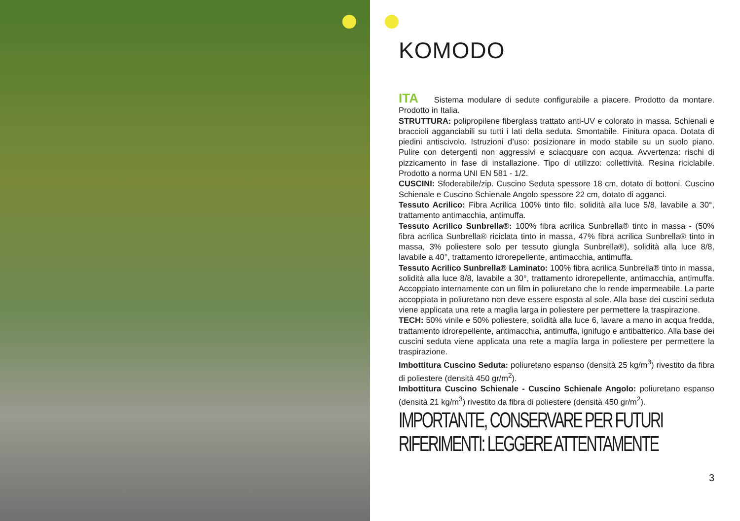KOMODO
ITA Sistema modulare di sedute configurabile a piacere. Prodotto da montare. Prodotto in Italia.
STRUTTURA: polipropilene fiberglass trattato anti-UV e colorato in massa. Schienali e braccioli agganciabili su tutti i lati della seduta. Smontabile. Finitura opaca. Dotata di piedini antiscivolo. Istruzioni d’uso: posizionare in modo stabile su un suolo piano. Pulire con detergenti non aggressivi e sciacquare con acqua. Avvertenza: rischi di pizzicamento in fase di installazione. Tipo di utilizzo: collettività. Resina riciclabile. Prodotto a norma UNI EN 581 - 1/2.
CUSCINI: Sfoderabile/zip. Cuscino Seduta spessore 18 cm, dotato di bottoni. Cuscino Schienale e Cuscino Schienale Angolo spessore 22 cm, dotato di agganci.
Tessuto Acrilico: Fibra Acrilica 100% tinto filo, solidità alla luce 5/8, lavabile a 30°, trattamento antimacchia, antimuffa.
Tessuto Acrilico Sunbrella®: 100% fibra acrilica Sunbrella® tinto in massa - (50% fibra acrilica Sunbrella® riciclata tinto in massa, 47% fibra acrilica Sunbrella® tinto in massa, 3% poliestere solo per tessuto giungla Sunbrella®), solidità alla luce 8/8, lavabile a 40°, trattamento idrorepellente, antimacchia, antimuffa.
Tessuto Acrilico Sunbrella® Laminato: 100% fibra acrilica Sunbrella® tinto in massa, solidità alla luce 8/8, lavabile a 30°, trattamento idrorepellente, antimacchia, antimuffa. Accoppiato internamente con un film in poliuretano che lo rende impermeabile. La parte accoppiata in poliuretano non deve essere esposta al sole. Alla base dei cuscini seduta viene applicata una rete a maglia larga in poliestere per permettere la traspirazione.
TECH: 50% vinile e 50% poliestere, solidità alla luce 6, lavare a mano in acqua fredda, trattamento idrorepellente, antimacchia, antimuffa, ignifugo e antibatterico. Alla base dei cuscini seduta viene applicata una rete a maglia larga in poliestere per permettere la traspirazione.
Imbottitura Cuscino Seduta: poliuretano espanso (densità 25 kg/m<sup>3</sup>) rivestito da fibra di poliestere (densità 450 gr/m<sup>2</sup>).
Imbottitura Cuscino Schienale - Cuscino Schienale Angolo: poliuretano espanso (densità 21 kg/m<sup>3</sup>) rivestito da fibra di poliestere (densità 450 gr/m<sup>2</sup>).
IMPORTANTE, CONSERVARE PER FUTURI RIFERIMENTI: LEGGERE ATTENTAMENTE
3